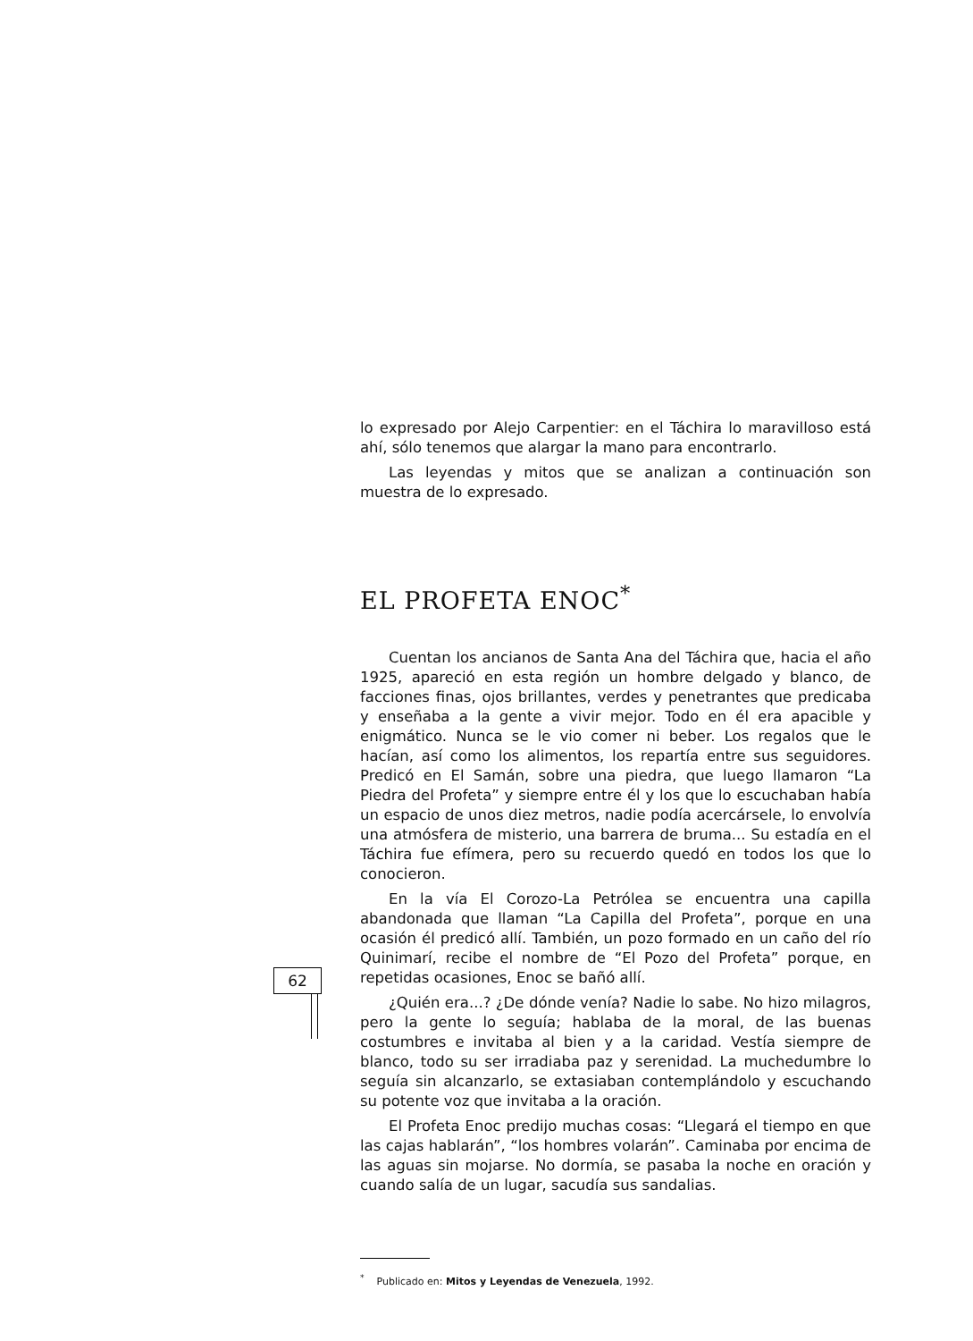62
lo expresado por Alejo Carpentier: en el Táchira lo maravilloso está ahí, sólo tenemos que alargar la mano para encontrarlo.
Las leyendas y mitos que se analizan a continuación son muestra de lo expresado.
EL PROFETA ENOC<sup>*</sup>
Cuentan los ancianos de Santa Ana del Táchira que, hacia el año 1925, apareció en esta región un hombre delgado y blanco, de facciones finas, ojos brillantes, verdes y penetrantes que predicaba y enseñaba a la gente a vivir mejor. Todo en él era apacible y enigmático. Nunca se le vio comer ni beber. Los regalos que le hacían, así como los alimentos, los repartía entre sus seguidores. Predicó en El Samán, sobre una piedra, que luego llamaron “La Piedra del Profeta” y siempre entre él y los que lo escuchaban había un espacio de unos diez metros, nadie podía acercársele, lo envolvía una atmósfera de misterio, una barrera de bruma... Su estadía en el Táchira fue efímera, pero su recuerdo quedó en todos los que lo conocieron.
En la vía El Corozo-La Petrólea se encuentra una capilla abandonada que llaman “La Capilla del Profeta”, porque en una ocasión él predicó allí. También, un pozo formado en un caño del río Quinimarí, recibe el nombre de “El Pozo del Profeta” porque, en repetidas ocasiones, Enoc se bañó allí.
¿Quién era...? ¿De dónde venía? Nadie lo sabe. No hizo milagros, pero la gente lo seguía; hablaba de la moral, de las buenas costumbres e invitaba al bien y a la caridad. Vestía siempre de blanco, todo su ser irradiaba paz y serenidad. La muchedumbre lo seguía sin alcanzarlo, se extasiaban contemplándolo y escuchando su potente voz que invitaba a la oración.
El Profeta Enoc predijo muchas cosas: “Llegará el tiempo en que las cajas hablarán”, “los hombres volarán”. Caminaba por encima de las aguas sin mojarse. No dormía, se pasaba la noche en oración y cuando salía de un lugar, sacudía sus sandalias.
<sup>*</sup> Publicado en: Mitos y Leyendas de Venezuela, 1992.